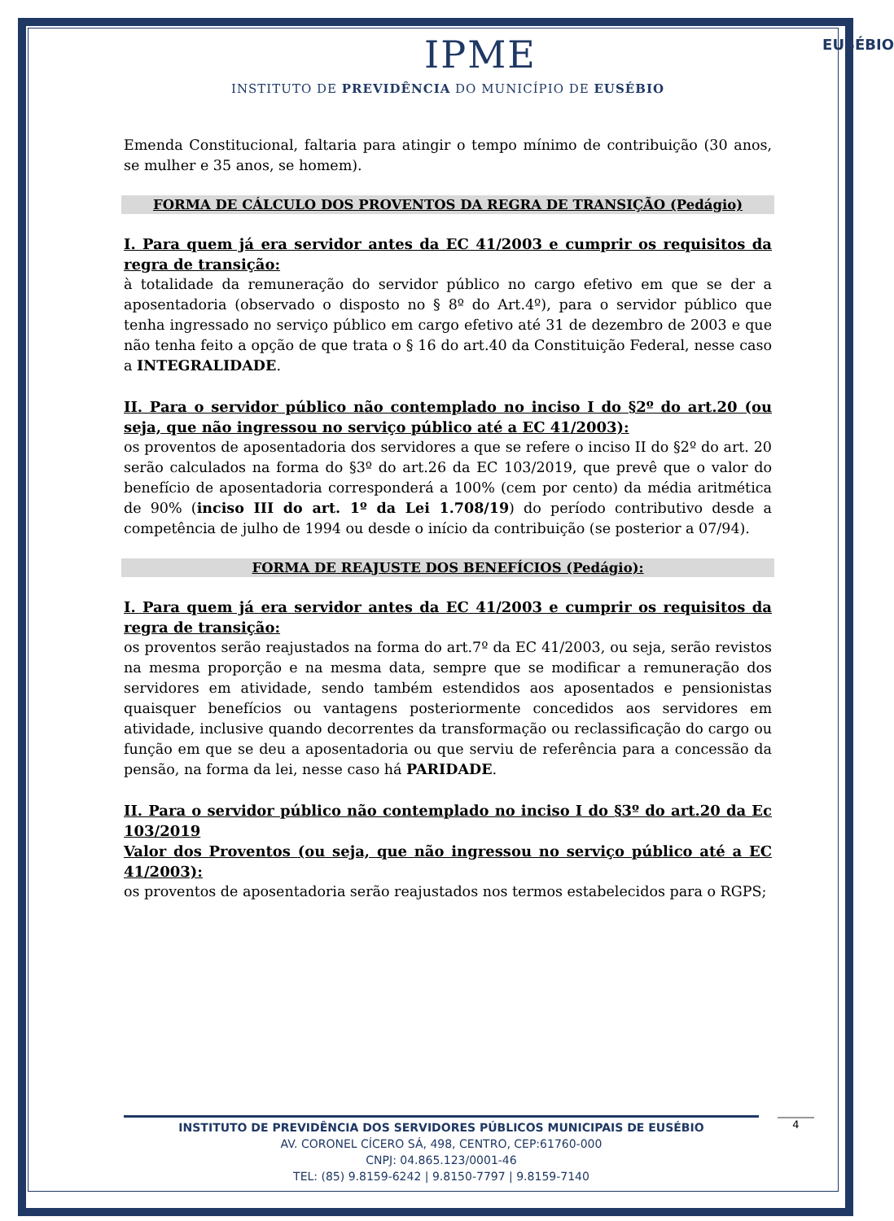IPME
INSTITUTO DE PREVIDÊNCIA DO MUNICÍPIO DE EUSÉBIO
EUSÉBIO
Emenda Constitucional, faltaria para atingir o tempo mínimo de contribuição (30 anos, se mulher e 35 anos, se homem).
FORMA DE CÁLCULO DOS PROVENTOS DA REGRA DE TRANSIÇÃO (Pedágio)
I. Para quem já era servidor antes da EC 41/2003 e cumprir os requisitos da regra de transição:
à totalidade da remuneração do servidor público no cargo efetivo em que se der a aposentadoria (observado o disposto no § 8º do Art.4º), para o servidor público que tenha ingressado no serviço público em cargo efetivo até 31 de dezembro de 2003 e que não tenha feito a opção de que trata o § 16 do art.40 da Constituição Federal, nesse caso a INTEGRALIDADE.
II. Para o servidor público não contemplado no inciso I do §2º do art.20 (ou seja, que não ingressou no serviço público até a EC 41/2003):
os proventos de aposentadoria dos servidores a que se refere o inciso II do §2º do art. 20 serão calculados na forma do §3º do art.26 da EC 103/2019, que prevê que o valor do benefício de aposentadoria corresponderá a 100% (cem por cento) da média aritmética de 90% (inciso III do art. 1º da Lei 1.708/19) do período contributivo desde a competência de julho de 1994 ou desde o início da contribuição (se posterior a 07/94).
FORMA DE REAJUSTE DOS BENEFÍCIOS (Pedágio):
I. Para quem já era servidor antes da EC 41/2003 e cumprir os requisitos da regra de transição:
os proventos serão reajustados na forma do art.7º da EC 41/2003, ou seja, serão revistos na mesma proporção e na mesma data, sempre que se modificar a remuneração dos servidores em atividade, sendo também estendidos aos aposentados e pensionistas quaisquer benefícios ou vantagens posteriormente concedidos aos servidores em atividade, inclusive quando decorrentes da transformação ou reclassificação do cargo ou função em que se deu a aposentadoria ou que serviu de referência para a concessão da pensão, na forma da lei, nesse caso há PARIDADE.
II. Para o servidor público não contemplado no inciso I do §3º do art.20 da Ec 103/2019
Valor dos Proventos (ou seja, que não ingressou no serviço público até a EC 41/2003):
os proventos de aposentadoria serão reajustados nos termos estabelecidos para o RGPS;
INSTITUTO DE PREVIDÊNCIA DOS SERVIDORES PÚBLICOS MUNICIPAIS DE EUSÉBIO
AV. CORONEL CÍCERO SÁ, 498, CENTRO, CEP:61760-000
CNPJ: 04.865.123/0001-46
TEL: (85) 9.8159-6242 | 9.8150-7797 | 9.8159-7140
4